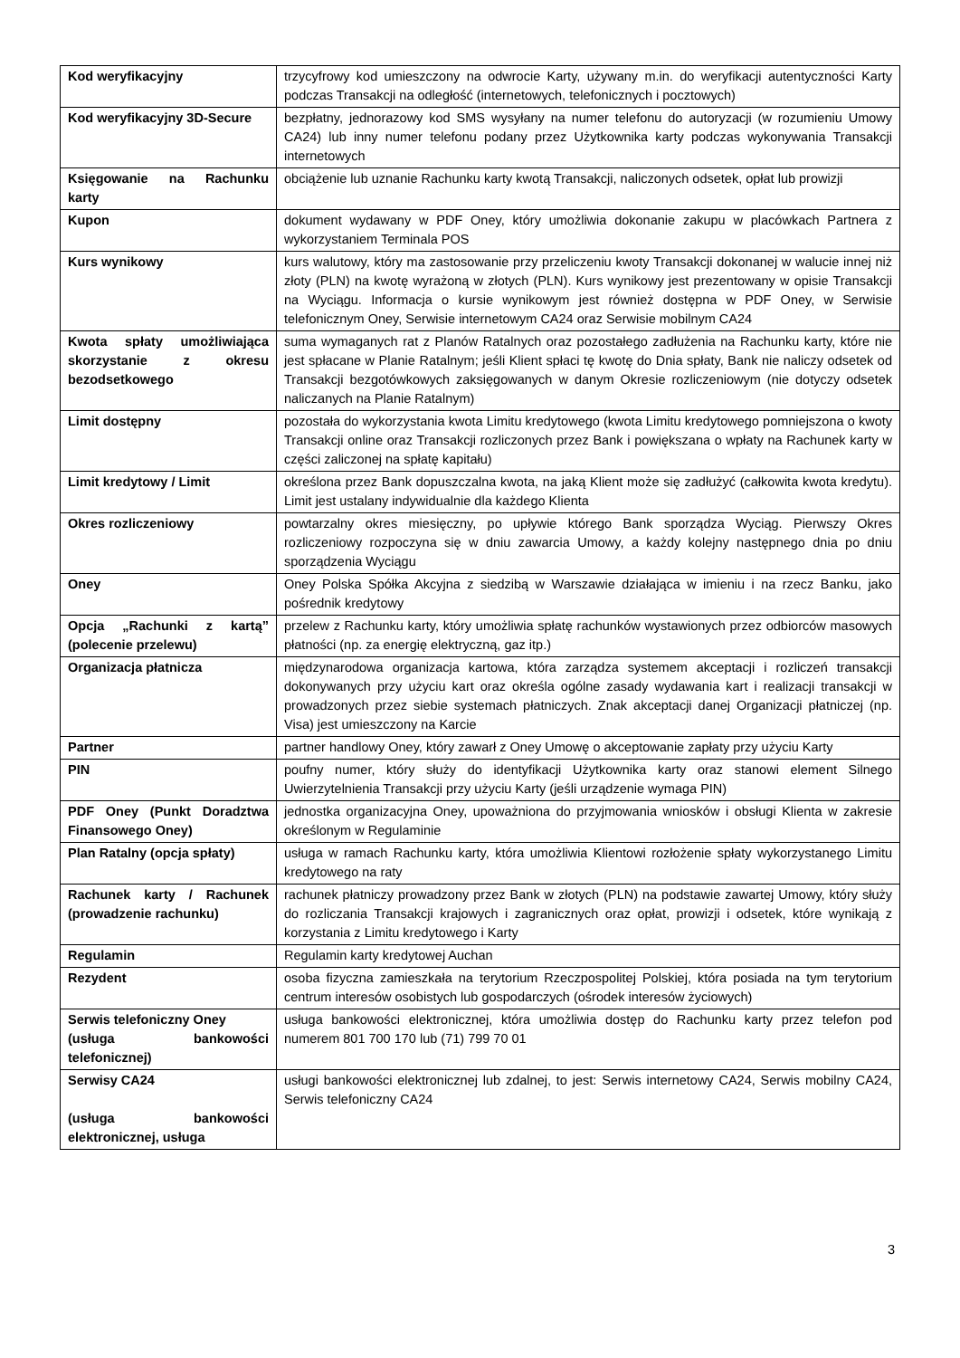| Kod weryfikacyjny | trzycyfrowy kod umieszczony na odwrocie Karty, używany m.in. do weryfikacji autentyczności Karty podczas Transakcji na odległość (internetowych, telefonicznych i pocztowych) |
| Kod weryfikacyjny 3D-Secure | bezpłatny, jednorazowy kod SMS wysyłany na numer telefonu do autoryzacji (w rozumieniu Umowy CA24) lub inny numer telefonu podany przez Użytkownika karty podczas wykonywania Transakcji internetowych |
| Księgowanie na Rachunku karty | obciążenie lub uznanie Rachunku karty kwotą Transakcji, naliczonych odsetek, opłat lub prowizji |
| Kupon | dokument wydawany w PDF Oney, który umożliwia dokonanie zakupu w placówkach Partnera z wykorzystaniem Terminala POS |
| Kurs wynikowy | kurs walutowy, który ma zastosowanie przy przeliczeniu kwoty Transakcji dokonanej w walucie innej niż złoty (PLN) na kwotę wyrażoną w złotych (PLN). Kurs wynikowy jest prezentowany w opisie Transakcji na Wyciągu. Informacja o kursie wynikowym jest również dostępna w PDF Oney, w Serwisie telefonicznym Oney, Serwisie internetowym CA24 oraz Serwisie mobilnym CA24 |
| Kwota spłaty umożliwiająca skorzystanie z okresu bezodsetkowego | suma wymaganych rat z Planów Ratalnych oraz pozostałego zadłużenia na Rachunku karty, które nie jest spłacane w Planie Ratalnym; jeśli Klient spłaci tę kwotę do Dnia spłaty, Bank nie naliczy odsetek od Transakcji bezgotówkowych zaksięgowanych w danym Okresie rozliczeniowym (nie dotyczy odsetek naliczanych na Planie Ratalnym) |
| Limit dostępny | pozostała do wykorzystania kwota Limitu kredytowego (kwota Limitu kredytowego pomniejszona o kwoty Transakcji online oraz Transakcji rozliczonych przez Bank i powiększana o wpłaty na Rachunek karty w części zaliczonej na spłatę kapitału) |
| Limit kredytowy / Limit | określona przez Bank dopuszczalna kwota, na jaką Klient może się zadłużyć (całkowita kwota kredytu). Limit jest ustalany indywidualnie dla każdego Klienta |
| Okres rozliczeniowy | powtarzalny okres miesięczny, po upływie którego Bank sporządza Wyciąg. Pierwszy Okres rozliczeniowy rozpoczyna się w dniu zawarcia Umowy, a każdy kolejny następnego dnia po dniu sporządzenia Wyciągu |
| Oney | Oney Polska Spółka Akcyjna z siedzibą w Warszawie działająca w imieniu i na rzecz Banku, jako pośrednik kredytowy |
| Opcja „Rachunki z kartą” (polecenie przelewu) | przelew z Rachunku karty, który umożliwia spłatę rachunków wystawionych przez odbiorców masowych płatności (np. za energię elektryczną, gaz itp.) |
| Organizacja płatnicza | międzynarodowa organizacja kartowa, która zarządza systemem akceptacji i rozliczeń transakcji dokonywanych przy użyciu kart oraz określa ogólne zasady wydawania kart i realizacji transakcji w prowadzonych przez siebie systemach płatniczych. Znak akceptacji danej Organizacji płatniczej (np. Visa) jest umieszczony na Karcie |
| Partner | partner handlowy Oney, który zawarł z Oney Umowę o akceptowanie zapłaty przy użyciu Karty |
| PIN | poufny numer, który służy do identyfikacji Użytkownika karty oraz stanowi element Silnego Uwierzytelnienia Transakcji przy użyciu Karty (jeśli urządzenie wymaga PIN) |
| PDF Oney (Punkt Doradztwa Finansowego Oney) | jednostka organizacyjna Oney, upoważniona do przyjmowania wniosków i obsługi Klienta w zakresie określonym w Regulaminie |
| Plan Ratalny (opcja spłaty) | usługa w ramach Rachunku karty, która umożliwia Klientowi rozłożenie spłaty wykorzystanego Limitu kredytowego na raty |
| Rachunek karty / Rachunek (prowadzenie rachunku) | rachunek płatniczy prowadzony przez Bank w złotych (PLN) na podstawie zawartej Umowy, który służy do rozliczania Transakcji krajowych i zagranicznych oraz opłat, prowizji i odsetek, które wynikają z korzystania z Limitu kredytowego i Karty |
| Regulamin | Regulamin karty kredytowej Auchan |
| Rezydent | osoba fizyczna zamieszkała na terytorium Rzeczpospolitej Polskiej, która posiada na tym terytorium centrum interesów osobistych lub gospodarczych (ośrodek interesów życiowych) |
| Serwis telefoniczny Oney (usługa bankowości telefonicznej) | usługa bankowości elektronicznej, która umożliwia dostęp do Rachunku karty przez telefon pod numerem 801 700 170 lub (71) 799 70 01 |
| Serwisy CA24 (usługa bankowości elektronicznej, usługa | usługi bankowości elektronicznej lub zdalnej, to jest: Serwis internetowy CA24, Serwis mobilny CA24, Serwis telefoniczny CA24 |
3